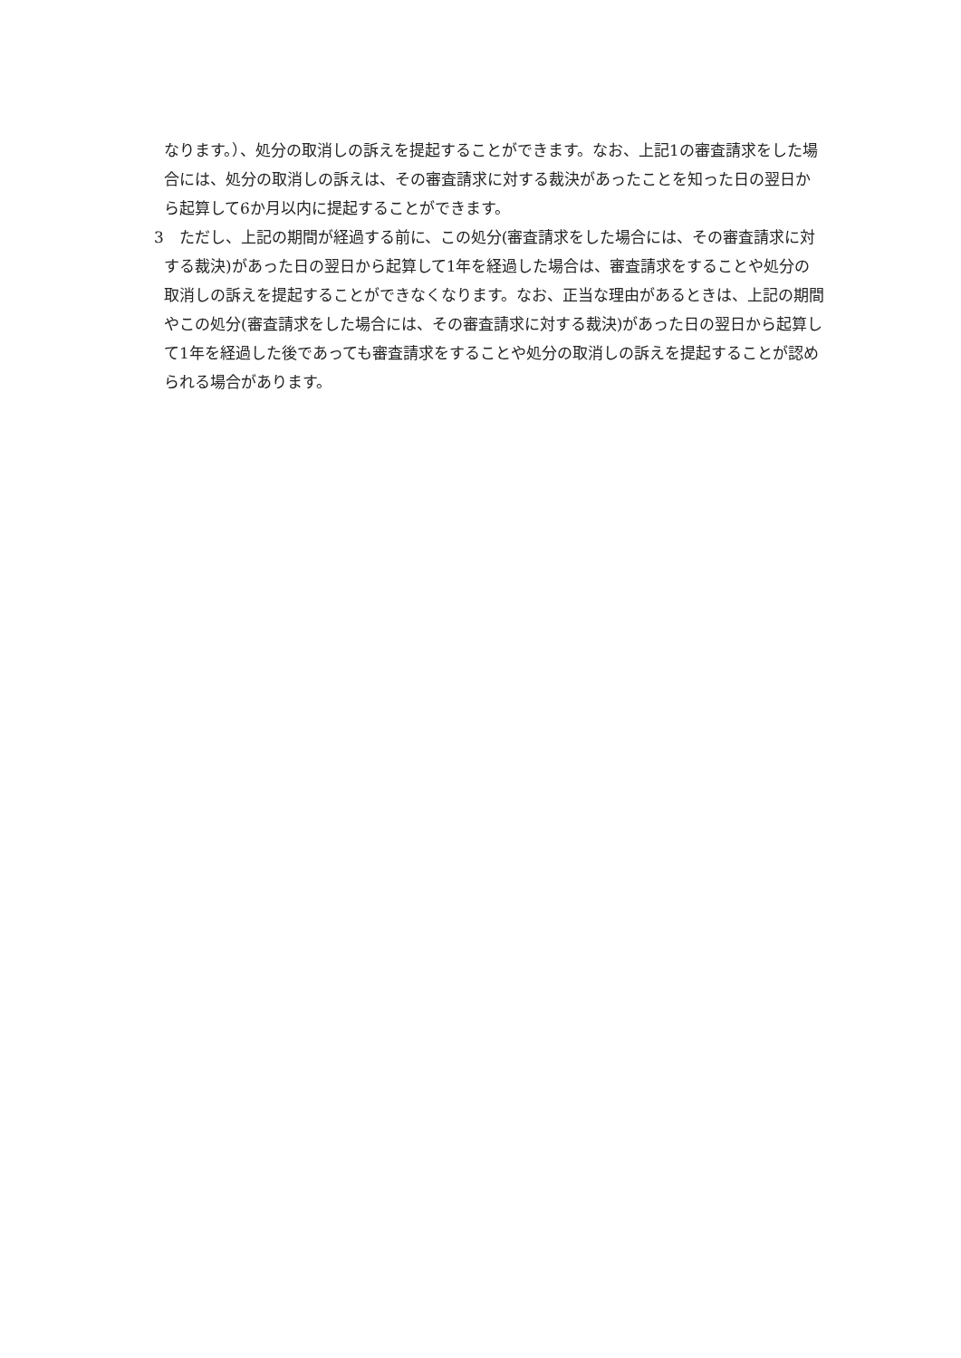なります。）、処分の取消しの訴えを提起することができます。なお、上記1の審査請求をした場合には、処分の取消しの訴えは、その審査請求に対する裁決があったことを知った日の翌日から起算して6か月以内に提起することができます。
3　ただし、上記の期間が経過する前に、この処分(審査請求をした場合には、その審査請求に対する裁決)があった日の翌日から起算して1年を経過した場合は、審査請求をすることや処分の取消しの訴えを提起することができなくなります。なお、正当な理由があるときは、上記の期間やこの処分(審査請求をした場合には、その審査請求に対する裁決)があった日の翌日から起算して1年を経過した後であっても審査請求をすることや処分の取消しの訴えを提起することが認められる場合があります。